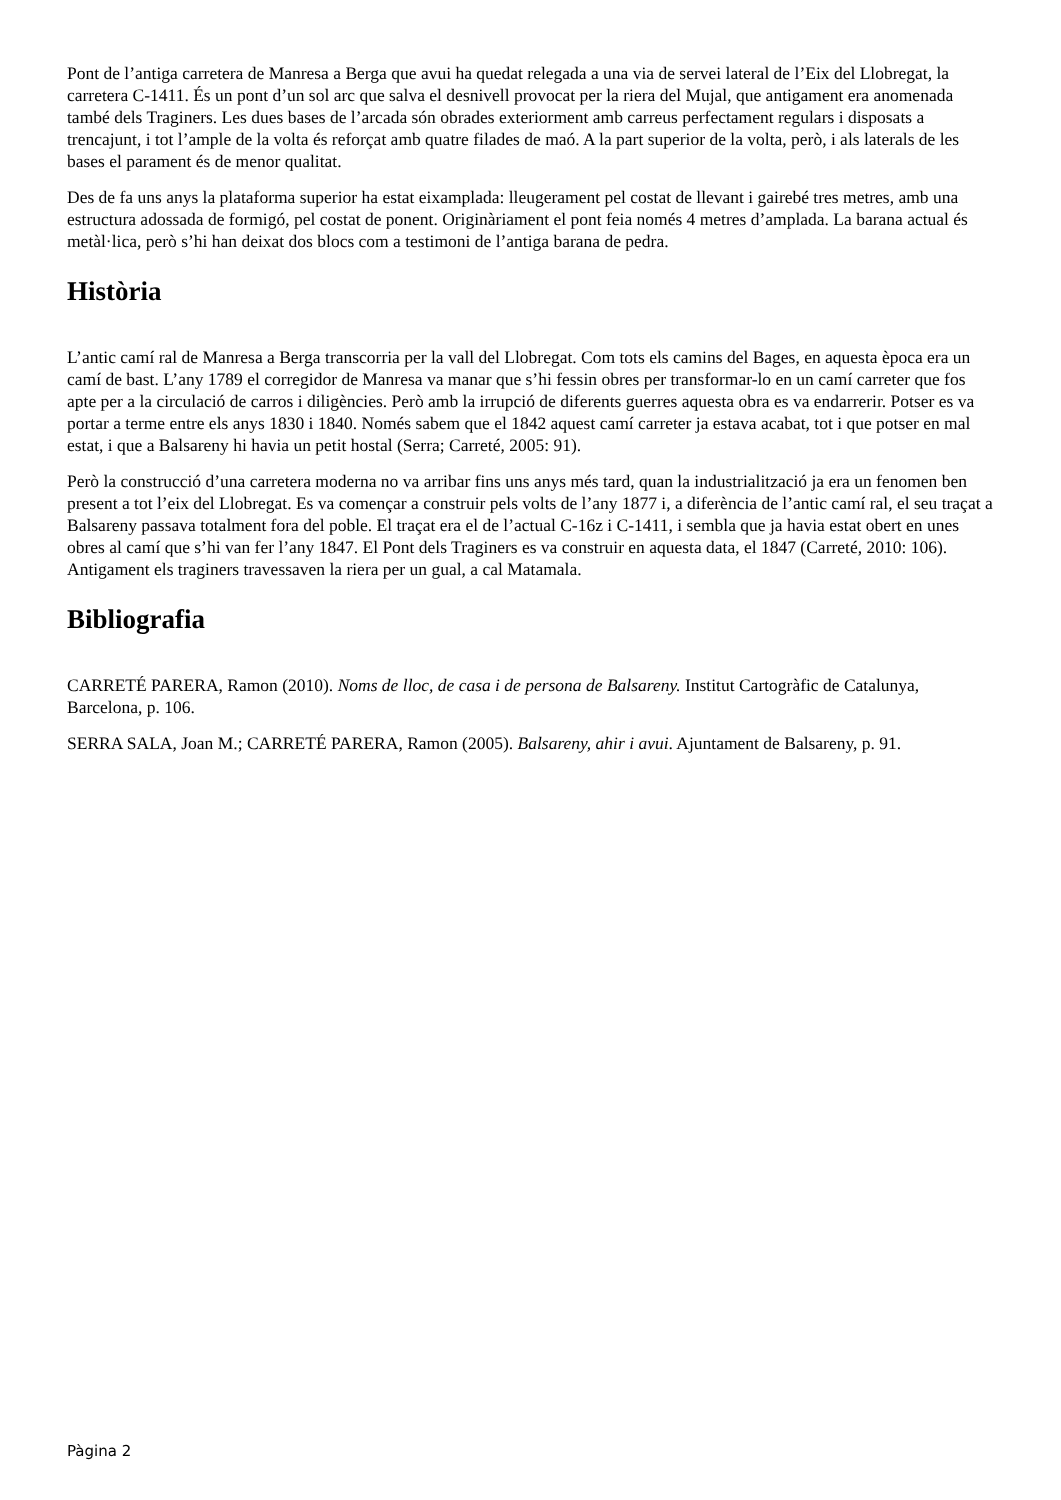Pont de l’antiga carretera de Manresa a Berga que avui ha quedat relegada a una via de servei lateral de l’Eix del Llobregat, la carretera C-1411. És un pont d’un sol arc que salva el desnivell provocat per la riera del Mujal, que antigament era anomenada també dels Traginers. Les dues bases de l’arcada són obrades exteriorment amb carreus perfectament regulars i disposats a trencajunt, i tot l’ample de la volta és reforçat amb quatre filades de maó. A la part superior de la volta, però, i als laterals de les bases el parament és de menor qualitat.
Des de fa uns anys la plataforma superior ha estat eixamplada: lleugerament pel costat de llevant i gairebé tres metres, amb una estructura adossada de formigó, pel costat de ponent. Originàriament el pont feia només 4 metres d’amplada. La barana actual és metàl·lica, però s’hi han deixat dos blocs com a testimoni de l’antiga barana de pedra.
Història
L’antic camí ral de Manresa a Berga transcorria per la vall del Llobregat. Com tots els camins del Bages, en aquesta època era un camí de bast. L’any 1789 el corregidor de Manresa va manar que s’hi fessin obres per transformar-lo en un camí carreter que fos apte per a la circulació de carros i diligències. Però amb la irrupció de diferents guerres aquesta obra es va endarrerir. Potser es va portar a terme entre els anys 1830 i 1840. Només sabem que el 1842 aquest camí carreter ja estava acabat, tot i que potser en mal estat, i que a Balsareny hi havia un petit hostal (Serra; Carreté, 2005: 91).
Però la construcció d’una carretera moderna no va arribar fins uns anys més tard, quan la industrialització ja era un fenomen ben present a tot l’eix del Llobregat. Es va començar a construir pels volts de l’any 1877 i, a diferència de l’antic camí ral, el seu traçat a Balsareny passava totalment fora del poble. El traçat era el de l’actual C-16z i C-1411, i sembla que ja havia estat obert en unes obres al camí que s’hi van fer l’any 1847. El Pont dels Traginers es va construir en aquesta data, el 1847 (Carreté, 2010: 106). Antigament els traginers travessaven la riera per un gual, a cal Matamala.
Bibliografia
CARRETÉ PARERA, Ramon (2010). Noms de lloc, de casa i de persona de Balsareny. Institut Cartogràfic de Catalunya, Barcelona, p. 106.
SERRA SALA, Joan M.; CARRETÉ PARERA, Ramon (2005). Balsareny, ahir i avui. Ajuntament de Balsareny, p. 91.
Pàgina 2